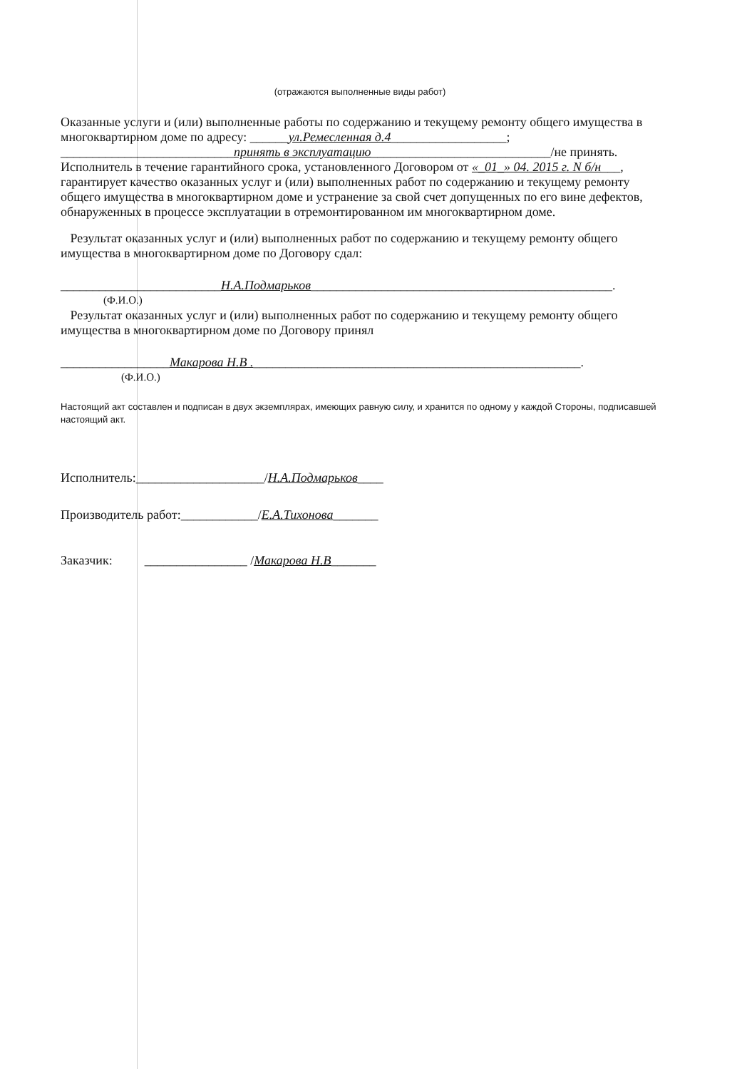(отражаются выполненные виды работ)
Оказанные услуги и (или) выполненные работы по содержанию и текущему ремонту общего имущества в многоквартирном доме по адресу: ______ул.Ремесленная д.4__________________;
___________________________принять в эксплуатацию____________________________/не принять.
Исполнитель в течение гарантийного срока, установленного Договором от «_01_» 04. 2015 г. N б/н___, гарантирует качество оказанных услуг и (или) выполненных работ по содержанию и текущему ремонту общего имущества в многоквартирном доме и устранение за свой счет допущенных по его вине дефектов, обнаруженных в процессе эксплуатации в отремонтированном им многоквартирном доме.
Результат оказанных услуг и (или) выполненных работ по содержанию и текущему ремонту общего имущества в многоквартирном доме по Договору сдал:
_________________________Н.А.Подмарьков_______________________________________________.
(Ф.И.О.)
Результат оказанных услуг и (или) выполненных работ по содержанию и текущему ремонту общего имущества в многоквартирном доме по Договору принял
_________________Макарова Н.В .___________________________________________________.
(Ф.И.О.)
Настоящий акт составлен и подписан в двух экземплярах, имеющих равную силу, и хранится по одному у каждой Стороны, подписавшей настоящий акт.
Исполнитель:____________________/ Н.А.Подмарьков ____
Производитель работ:____________/ Е.А.Тихонова _______
Заказчик: ________________ / Макарова Н.В _______